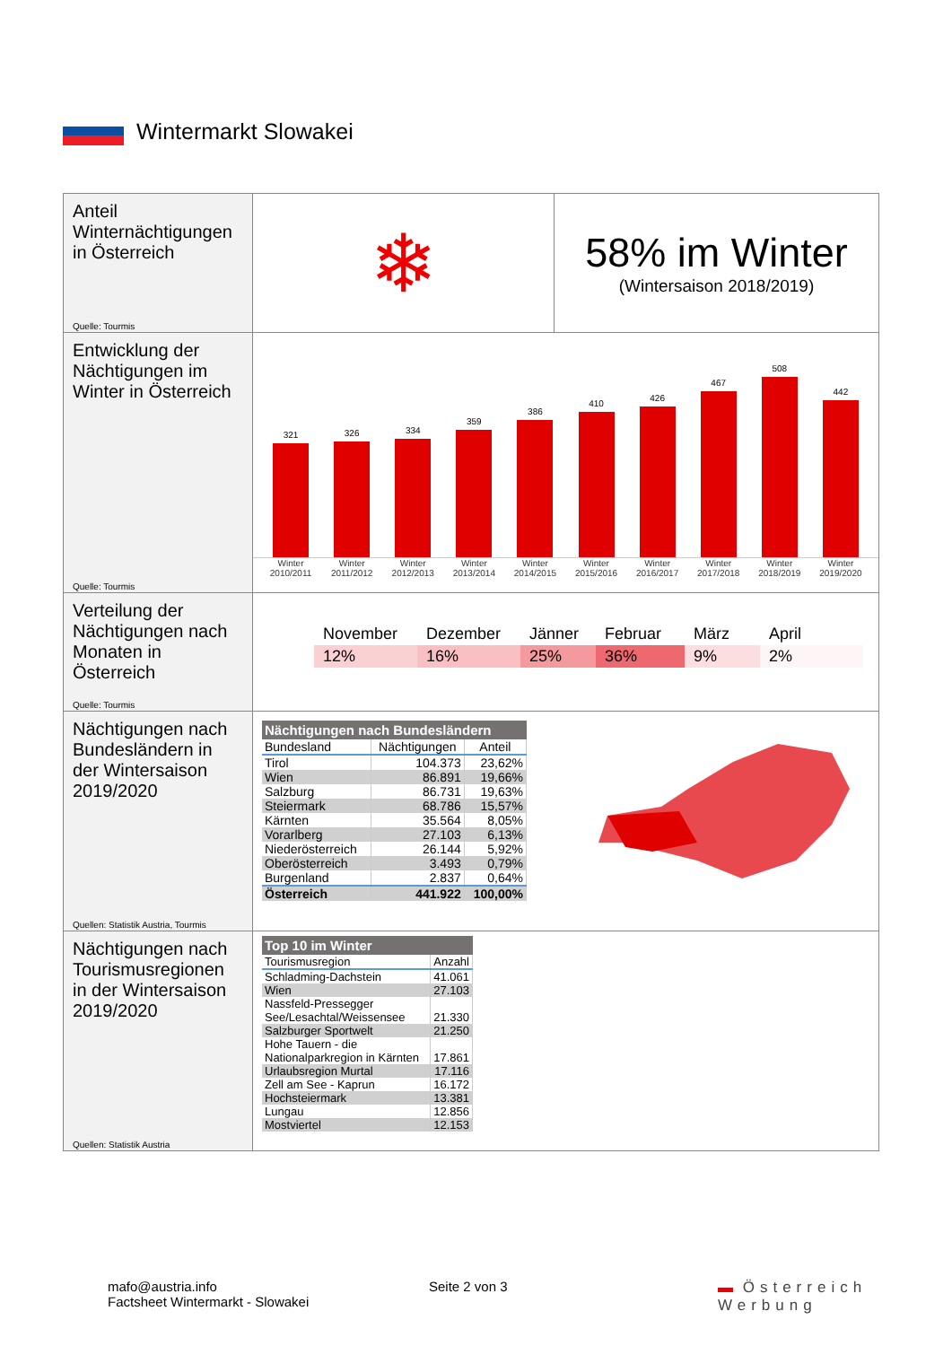Wintermarkt Slowakei
| Anteil Winternächtigungen in Österreich Quelle: Tourmis | ❄ | 58% im Winter (Wintersaison 2018/2019) |
| Entwicklung der Nächtigungen im Winter in Österreich Quelle: Tourmis | 321 326 334 359 386 410 426 467 508 442 Winter 2010/2011 Winter 2011/2012 Winter 2012/2013 Winter 2013/2014 Winter 2014/2015 Winter 2015/2016 Winter 2016/2017 Winter 2017/2018 Winter 2018/2019 Winter 2019/2020 | |
| Verteilung der Nächtigungen nach Monaten in Österreich Quelle: Tourmis | November 12% Dezember 16% Jänner 25% Februar 36% März 9% April 2% | |
| Nächtigungen nach Bundesländern in der Wintersaison 2019/2020 Quellen: Statistik Austria, Tourmis | Nächtigungen nach Bundesländern / Bundesland / Nächtigungen / Anteil / / --- / --- / --- / / Tirol / 104.373 / 23,62% / / Wien / 86.891 / 19,66% / / Salzburg / 86.731 / 19,63% / / Steiermark / 68.786 / 15,57% / / Kärnten / 35.564 / 8,05% / / Vorarlberg / 27.103 / 6,13% / / Niederösterreich / 26.144 / 5,92% / / Oberösterreich / 3.493 / 0,79% / / Burgenland / 2.837 / 0,64% / / Österreich / 441.922 / 100,00% / | |
| Nächtigungen nach Tourismusregionen in der Wintersaison 2019/2020 Quellen: Statistik Austria | Top 10 im Winter / Tourismusregion / Anzahl / / --- / --- / / Schladming-Dachstein / 41.061 / / Wien / 27.103 / / Nassfeld-Pressegger See/Lesachtal/Weissensee / 21.330 / / Salzburger Sportwelt / 21.250 / / Hohe Tauern - die Nationalparkregion in Kärnten / 17.861 / / Urlaubsregion Murtal / 17.116 / / Zell am See - Kaprun / 16.172 / / Hochsteiermark / 13.381 / / Lungau / 12.856 / / Mostviertel / 12.153 / | |
mafo@austria.info
Factsheet Wintermarkt - Slowakei
Seite 2 von 3
▬ Österreich
Werbung